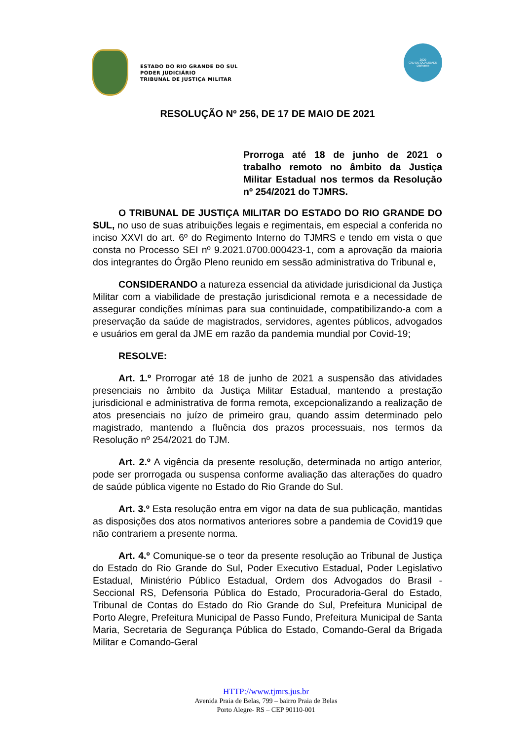ESTADO DO RIO GRANDE DO SUL
PODER JUDICIÁRIO
TRIBUNAL DE JUSTIÇA MILITAR
2020
CNJ DE QUALIDADE
Diamante
RESOLUÇÃO Nº 256, DE 17 DE MAIO DE 2021
Prorroga até 18 de junho de 2021 o trabalho remoto no âmbito da Justiça Militar Estadual nos termos da Resolução nº 254/2021 do TJMRS.
O TRIBUNAL DE JUSTIÇA MILITAR DO ESTADO DO RIO GRANDE DO SUL, no uso de suas atribuições legais e regimentais, em especial a conferida no inciso XXVI do art. 6º do Regimento Interno do TJMRS e tendo em vista o que consta no Processo SEI nº 9.2021.0700.000423-1, com a aprovação da maioria dos integrantes do Órgão Pleno reunido em sessão administrativa do Tribunal e,
CONSIDERANDO a natureza essencial da atividade jurisdicional da Justiça Militar com a viabilidade de prestação jurisdicional remota e a necessidade de assegurar condições mínimas para sua continuidade, compatibilizando-a com a preservação da saúde de magistrados, servidores, agentes públicos, advogados e usuários em geral da JME em razão da pandemia mundial por Covid-19;
RESOLVE:
Art. 1.º Prorrogar até 18 de junho de 2021 a suspensão das atividades presenciais no âmbito da Justiça Militar Estadual, mantendo a prestação jurisdicional e administrativa de forma remota, excepcionalizando a realização de atos presenciais no juízo de primeiro grau, quando assim determinado pelo magistrado, mantendo a fluência dos prazos processuais, nos termos da Resolução nº 254/2021 do TJM.
Art. 2.º A vigência da presente resolução, determinada no artigo anterior, pode ser prorrogada ou suspensa conforme avaliação das alterações do quadro de saúde pública vigente no Estado do Rio Grande do Sul.
Art. 3.º Esta resolução entra em vigor na data de sua publicação, mantidas as disposições dos atos normativos anteriores sobre a pandemia de Covid19 que não contrariem a presente norma.
Art. 4.º Comunique-se o teor da presente resolução ao Tribunal de Justiça do Estado do Rio Grande do Sul, Poder Executivo Estadual, Poder Legislativo Estadual, Ministério Público Estadual, Ordem dos Advogados do Brasil - Seccional RS, Defensoria Pública do Estado, Procuradoria-Geral do Estado, Tribunal de Contas do Estado do Rio Grande do Sul, Prefeitura Municipal de Porto Alegre, Prefeitura Municipal de Passo Fundo, Prefeitura Municipal de Santa Maria, Secretaria de Segurança Pública do Estado, Comando-Geral da Brigada Militar e Comando-Geral
HTTP://www.tjmrs.jus.br
Avenida Praia de Belas, 799 – bairro Praia de Belas
Porto Alegre- RS – CEP 90110-001